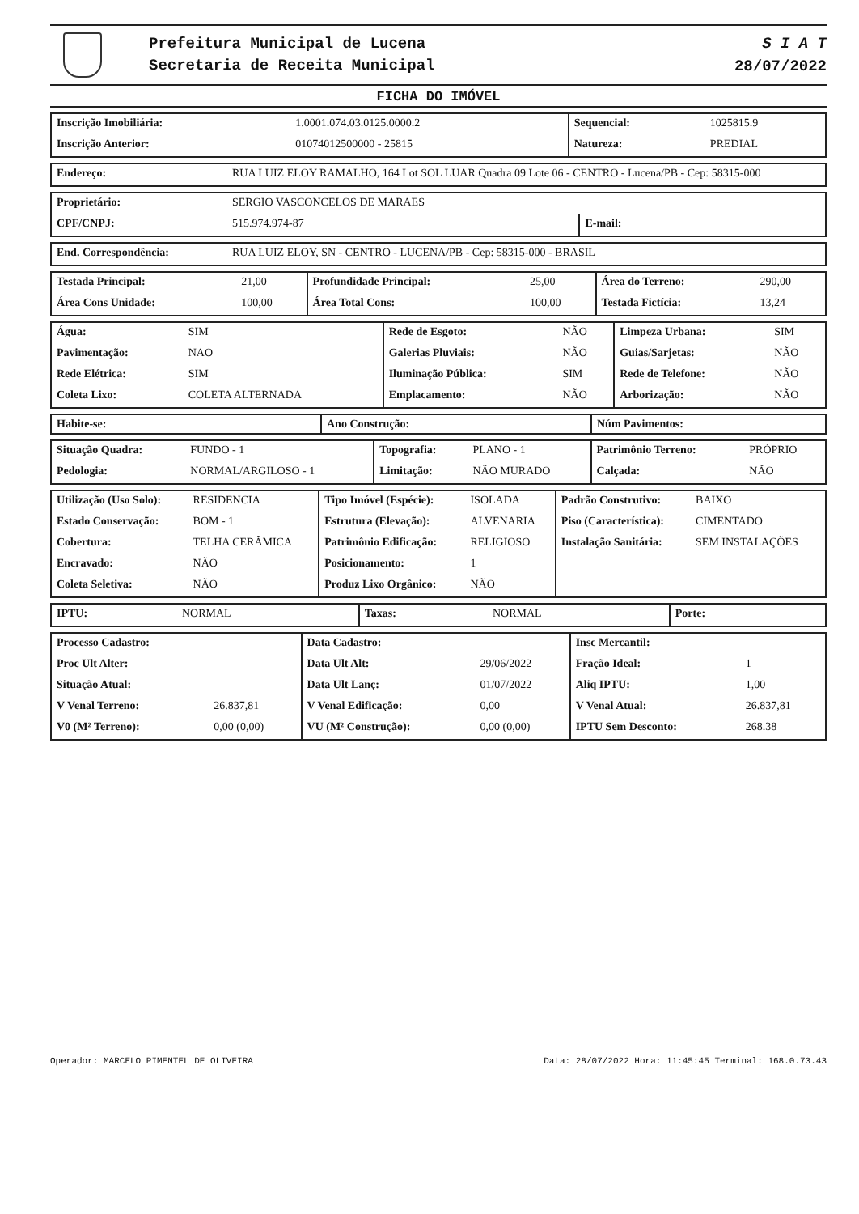Prefeitura Municipal de Lucena
Secretaria de Receita Municipal
S I A T
28/07/2022
FICHA DO IMÓVEL
| Inscrição Imobiliária: | 1.0001.074.03.0125.0000.2 | Sequencial: | 1025815.9 |
| Inscrição Anterior: | 01074012500000 - 25815 | Natureza: | PREDIAL |
| Endereço: | RUA LUIZ ELOY RAMALHO, 164 Lot SOL LUAR Quadra 09 Lote 06 - CENTRO - Lucena/PB - Cep: 58315-000 |
| Proprietário: | SERGIO VASCONCELOS DE MARAES | | |
| CPF/CNPJ: | 515.974.974-87 | E-mail: | |
| End. Correspondência: | RUA LUIZ ELOY, SN - CENTRO - LUCENA/PB - Cep: 58315-000 - BRASIL |
| Testada Principal: | 21,00 | Profundidade Principal: | 25,00 | Área do Terreno: | 290,00 |
| Área Cons Unidade: | 100,00 | Área Total Cons: | 100,00 | Testada Fictícia: | 13,24 |
| Água: | SIM | Rede de Esgoto: | NÃO | Limpeza Urbana: | SIM |
| Pavimentação: | NAO | Galerias Pluviais: | NÃO | Guias/Sarjetas: | NÃO |
| Rede Elétrica: | SIM | Iluminação Pública: | SIM | Rede de Telefone: | NÃO |
| Coleta Lixo: | COLETA ALTERNADA | Emplacamento: | NÃO | Arborização: | NÃO |
| Habite-se: | Ano Construção: | Núm Pavimentos: |
| --- | --- | --- |
| Situação Quadra: | FUNDO - 1 | Topografia: | PLANO - 1 | Patrimônio Terreno: | PRÓPRIO |
| Pedologia: | NORMAL/ARGILOSO - 1 | Limitação: | NÃO MURADO | Calçada: | NÃO |
| Utilização (Uso Solo): | RESIDENCIA | Tipo Imóvel (Espécie): | ISOLADA | Padrão Construtivo: | BAIXO |
| Estado Conservação: | BOM - 1 | Estrutura (Elevação): | ALVENARIA | Piso (Característica): | CIMENTADO |
| Cobertura: | TELHA CERÂMICA | Patrimônio Edificação: | RELIGIOSO | Instalação Sanitária: | SEM INSTALAÇÕES |
| Encravado: | NÃO | Posicionamento: | 1 | | |
| Coleta Seletiva: | NÃO | Produz Lixo Orgânico: | NÃO | | |
| IPTU: | NORMAL | Taxas: | NORMAL | Porte: | |
| Processo Cadastro: | | Data Cadastro: | | Insc Mercantil: | |
| Proc Ult Alter: | | Data Ult Alt: | 29/06/2022 | Fração Ideal: | 1 |
| Situação Atual: | | Data Ult Lanç: | 01/07/2022 | Aliq IPTU: | 1,00 |
| V Venal Terreno: | 26.837,81 | V Venal Edificação: | 0,00 | V Venal Atual: | 26.837,81 |
| V0 (M² Terreno): | 0,00 (0,00) | VU (M² Construção): | 0,00 (0,00) | IPTU Sem Desconto: | 268.38 |
Operador: MARCELO PIMENTEL DE OLIVEIRA Data: 28/07/2022 Hora: 11:45:45 Terminal: 168.0.73.43